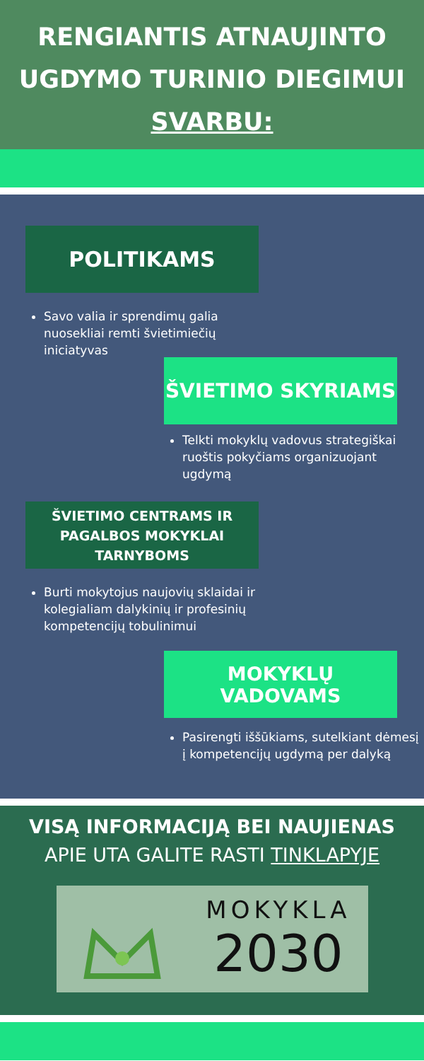RENGIANTIS ATNAUJINTO
UGDYMO TURINIO DIEGIMUI
SVARBU:
POLITIKAMS
Savo valia ir sprendimų galia nuosekliai remti švietimiečių iniciatyvas
ŠVIETIMO SKYRIAMS
Telkti mokyklų vadovus strategiškai ruoštis pokyčiams organizuojant ugdymą
ŠVIETIMO CENTRAMS IR PAGALBOS MOKYKLAI TARNYBOMS
Burti mokytojus naujovių sklaidai ir kolegialiam dalykinių ir profesinių kompetencijų tobulinimui
MOKYKLŲ VADOVAMS
Pasirengti iššūkiams, sutelkiant dėmesį į kompetencijų ugdymą per dalyką
VISĄ INFORMACIJĄ BEI NAUJIENAS
APIE UTA GALITE RASTI TINKLAPYJE
MOKYKLA
2030